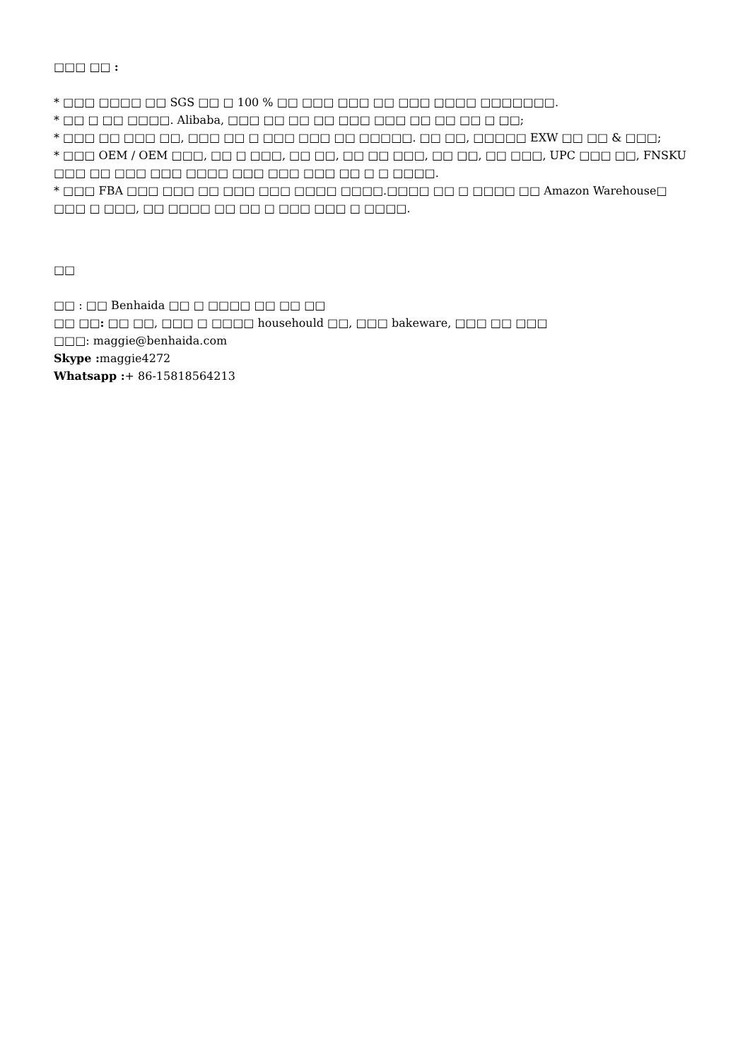□□□ □□ :
* □□□ □□□□ □□ SGS □□ □ 100 % □□ □□□ □□□ □□ □□□ □□□□ □□□□□□□.
* □□ □ □□ □□□□. Alibaba, □□□ □□ □□ □□ □□□ □□□ □□ □□ □□ □ □□;
* □□□ □□ □□□ □□, □□□ □□ □ □□□ □□□ □□ □□□□□. □□ □□, □□□□□ EXW □□ □□ & □□□;
* □□□ OEM / OEM □□□, □□ □ □□□, □□ □□, □□ □□ □□□, □□ □□, □□ □□□, UPC □□□ □□, FNSKU □□□ □□ □□□ □□□ □□□□ □□□ □□□ □□□ □□ □ □ □□□□.
* □□□ FBA □□□ □□□ □□ □□□ □□□ □□□□ □□□□.□□□□ □□ □ □□□□ □□ Amazon Warehouse□ □□□ □ □□□, □□ □□□□ □□ □□ □ □□□ □□□ □ □□□□.
□□
□□ : □□ Benhaida □□ □ □□□□ □□ □□ □□
□□ □□: □□ □□, □□□ □ □□□□ househould □□, □□□ bakeware, □□□ □□ □□□
□□□: maggie@benhaida.com
Skype : maggie4272
Whatsapp :+ 86-15818564213